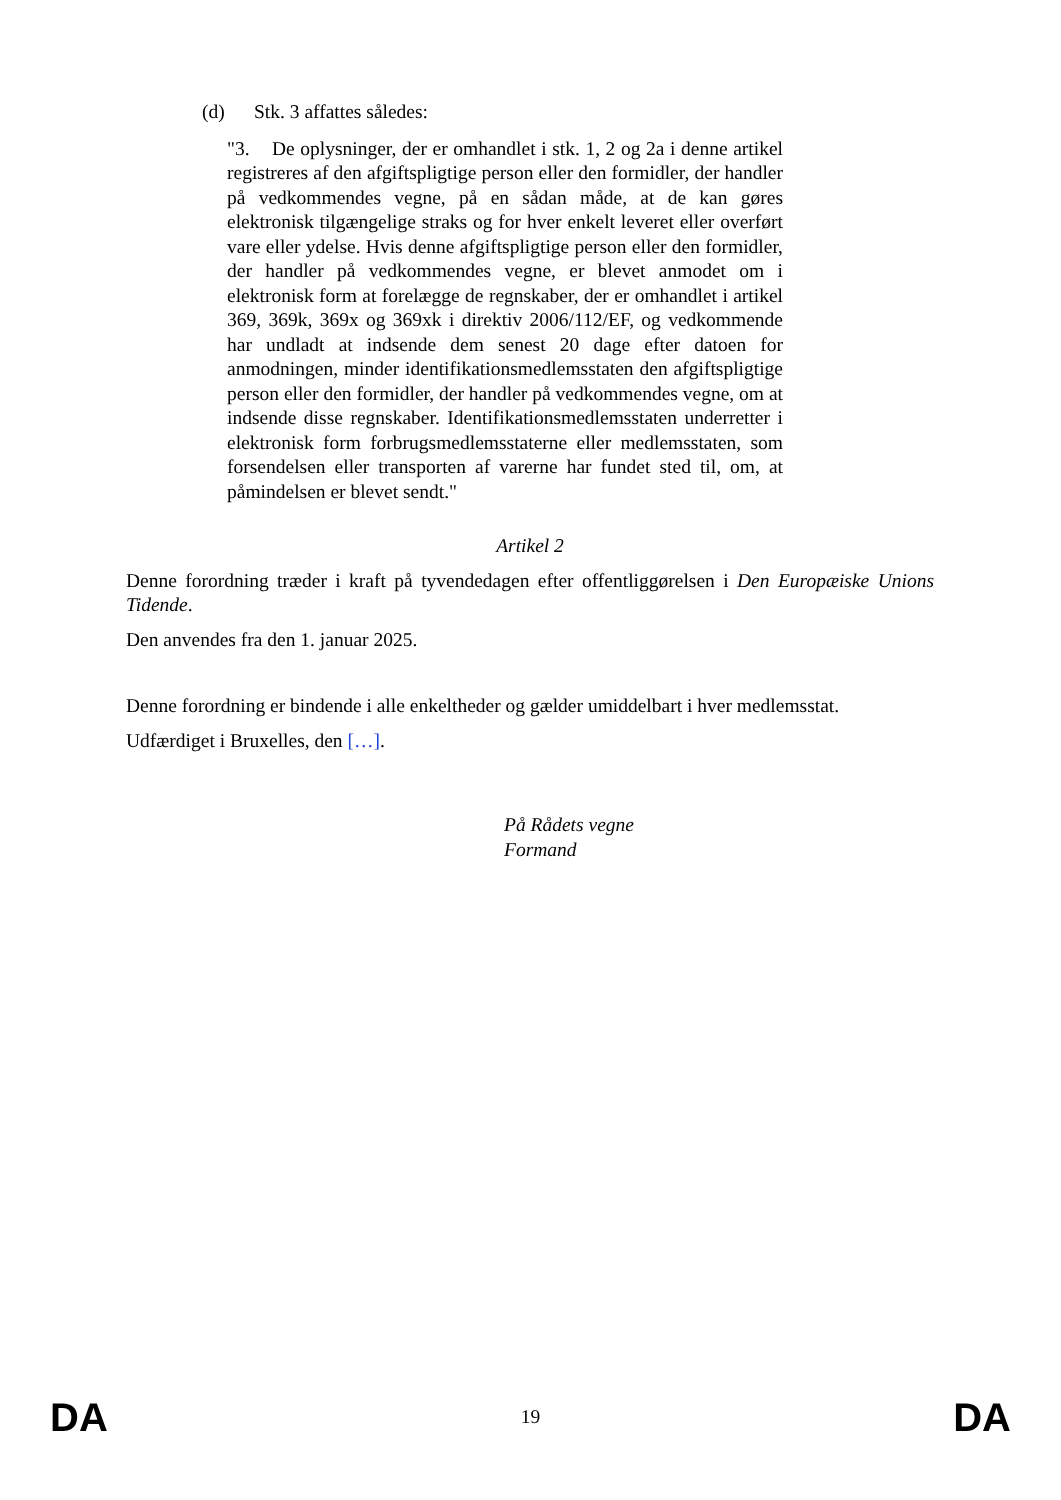(d) Stk. 3 affattes således:
"3. De oplysninger, der er omhandlet i stk. 1, 2 og 2a i denne artikel registreres af den afgiftspligtige person eller den formidler, der handler på vedkommendes vegne, på en sådan måde, at de kan gøres elektronisk tilgængelige straks og for hver enkelt leveret eller overført vare eller ydelse. Hvis denne afgiftspligtige person eller den formidler, der handler på vedkommendes vegne, er blevet anmodet om i elektronisk form at forelægge de regnskaber, der er omhandlet i artikel 369, 369k, 369x og 369xk i direktiv 2006/112/EF, og vedkommende har undladt at indsende dem senest 20 dage efter datoen for anmodningen, minder identifikationsmedlemsstaten den afgiftspligtige person eller den formidler, der handler på vedkommendes vegne, om at indsende disse regnskaber. Identifikationsmedlemsstaten underretter i elektronisk form forbrugsmedlemsstaterne eller medlemsstaten, som forsendelsen eller transporten af varerne har fundet sted til, om, at påmindelsen er blevet sendt."
Artikel 2
Denne forordning træder i kraft på tyvendedagen efter offentliggørelsen i Den Europæiske Unions Tidende.
Den anvendes fra den 1. januar 2025.
Denne forordning er bindende i alle enkeltheder og gælder umiddelbart i hver medlemsstat.
Udfærdiget i Bruxelles, den […].
På Rådets vegne
Formand
DA 19 DA